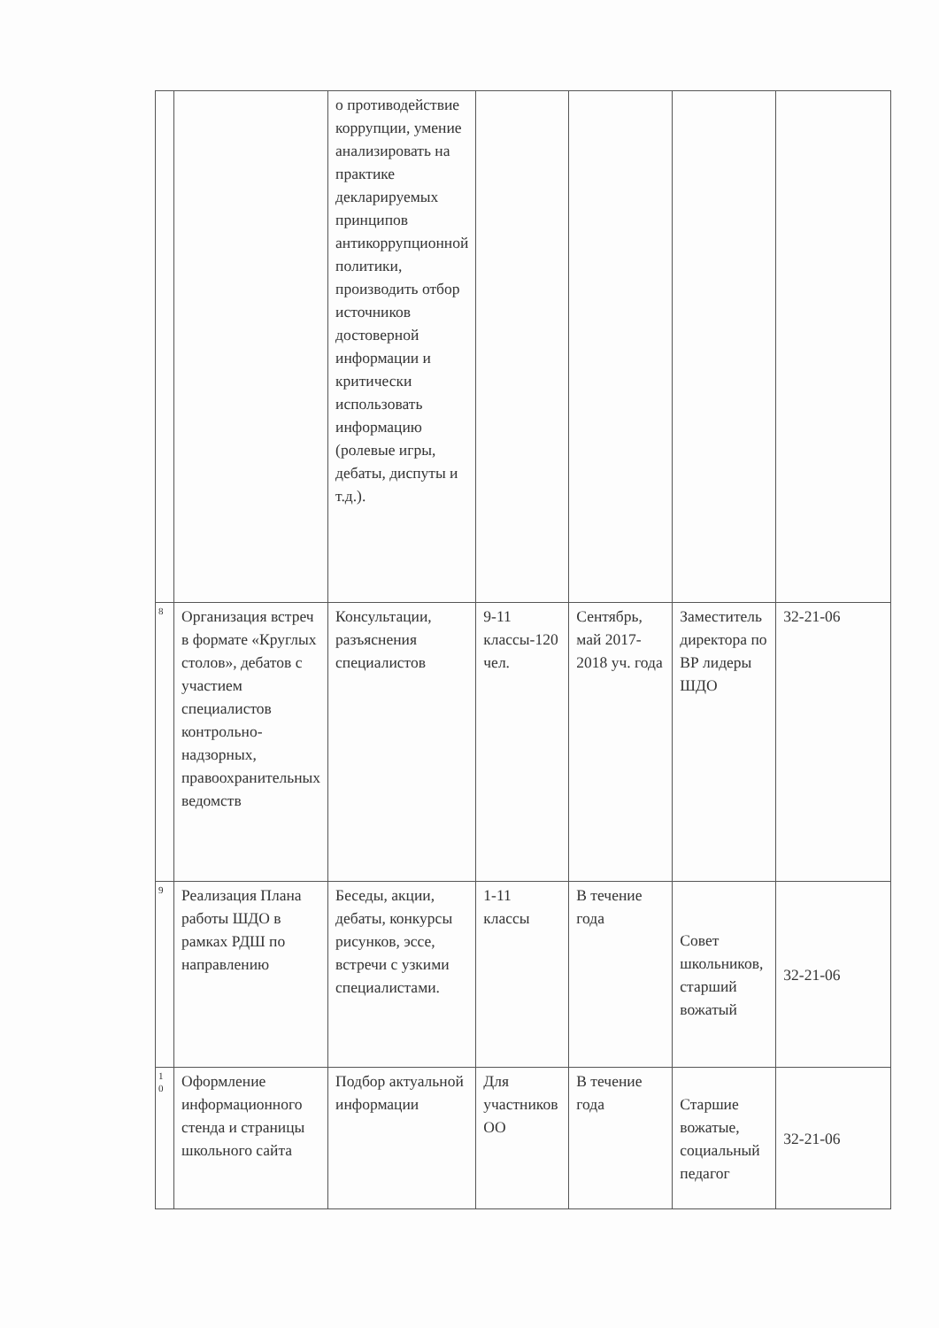| | | о противодействие коррупции, умение анализировать на практике декларируемых принципов антикоррупционной политики, производить отбор источников достоверной информации и критически использовать информацию (ролевые игры, дебаты, диспуты и т.д.). | | | | |
| 8 | Организация встреч в формате «Круглых столов», дебатов с участием специалистов контрольно-надзорных, правоохранительных ведомств | Консультации, разъяснения специалистов | 9-11 классы-120 чел. | Сентябрь, май 2017-2018 уч. года | Заместитель директора по ВР лидеры ШДО | 32-21-06 |
| 9 | Реализация Плана работы ШДО в рамках РДШ по направлению | Беседы, акции, дебаты, конкурсы рисунков, эссе, встречи с узкими специалистами. | 1-11 классы | В течение года | Совет школьников, старший вожатый | 32-21-06 |
| 1 0 | Оформление информационного стенда и страницы школьного сайта | Подбор актуальной информации | Для участников ОО | В течение года | Старшие вожатые, социальный педагог | 32-21-06 |